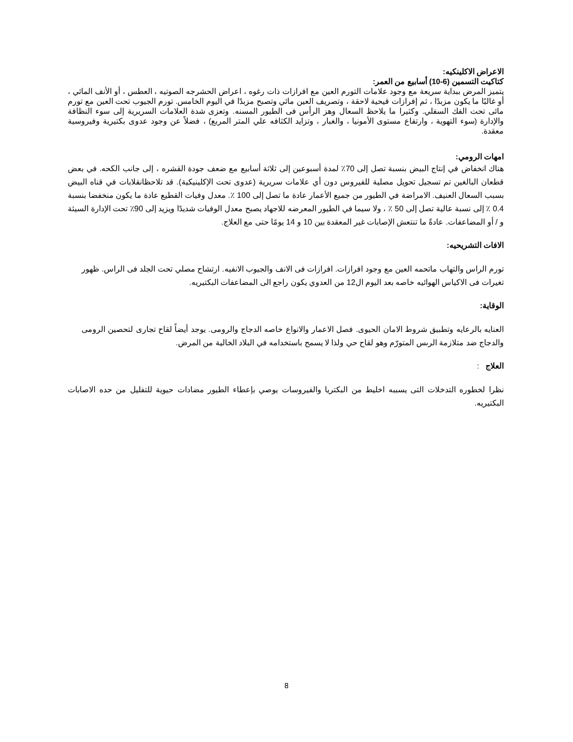الاعراض الاكلينكيه:
كتاكيت التسمين (6-10) أسابيع من العمر:
يتميز المرض ببداية سريعة مع وجود علامات التورم العين مع افرازات ذات رغوه ، اعراض الحشرجه الصوتيه ، العطس ، أو الأنف المائي ، أو غالبًا ما يكون مزبدًا ، ثم إفرازات قيحية لاحقة ، وتصريف العين مائي وتصبح مزبدًا في اليوم الخامس. تورم الجيوب تحت العين مع تورم مائى تحت الفك السفلي. وكثيرا ما يلاحظ السعال وهز الرأس فى الطيور المسنه. وتعزى شدة العلامات السريرية إلى سوء النظافة والإدارة (سوء التهوية ، وارتفاع مستوى الأمونيا ، والغبار ، وتزايد الكثافه علي المتر المربع) ، فضلاً عن وجود عدوى بكتيرية وفيروسية معقدة.
امهات الرومي:
هناك انخفاض في إنتاج البيض بنسبة تصل إلى 70٪ لمدة أسبوعين إلى ثلاثة أسابيع مع ضعف جودة القشره ، إلى جانب الكحه. في بعض قطعان البالغين تم تسجيل تحويل مصلية للفيروس دون أي علامات سريرية (عدوى تحت الإكلينيكية). قد تلاحظانقلابات في قناه البيض بسبب السعال العنيف. الامراضة في الطيور من جميع الأعمار عادة ما تصل إلى 100 ٪. معدل وفيات القطيع عادة ما يكون منخفضا بنسبة 0.4 ٪ إلى نسبة عالية تصل إلى 50 ٪ ، ولا سيما في الطيور المعرضه للاجهاد يصبح معدل الوفيات شديدًا ويزيد إلى 90٪ تحت الإدارة السيئة و / أو المضاعفات. عادةً ما تنتعش الإصابات غير المعقدة بين 10 و 14 يومًا حتى مع العلاج.
الافات التشريحيه:
تورم الراس والتهاب ماتحمه العين مع وجود افرازات. افرازات فى الانف والجيوب الانفيه. ارتشاح مصلي تحت الجلد فى الراس. ظهور تغيرات فى الاكياس الهوائيه خاصه بعد اليوم ال12 من العدوي يكون راجع الى المضاعفات البكتيريه.
الوقاية:
العنايه بالرعايه وتطبيق شروط الامان الحيوى. فصل الاعمار والانواع خاصه الدجاج والرومى. يوجد أيضاً لقاح تجارى لتحصين الرومى والدجاج ضد متلازمة الرىس المتورّم وهو لقاح حي ولذا لا يسمح باستخدامه في البلاد الخالية من المرض.
العلاج :
نظرا لخطوره التدخلات التى يسببه اخليط من البكتريا والفيروسات يوصي بإعطاء الطيور مضادات حيوية للتفليل من حده الاصابات البكتيريه.
8